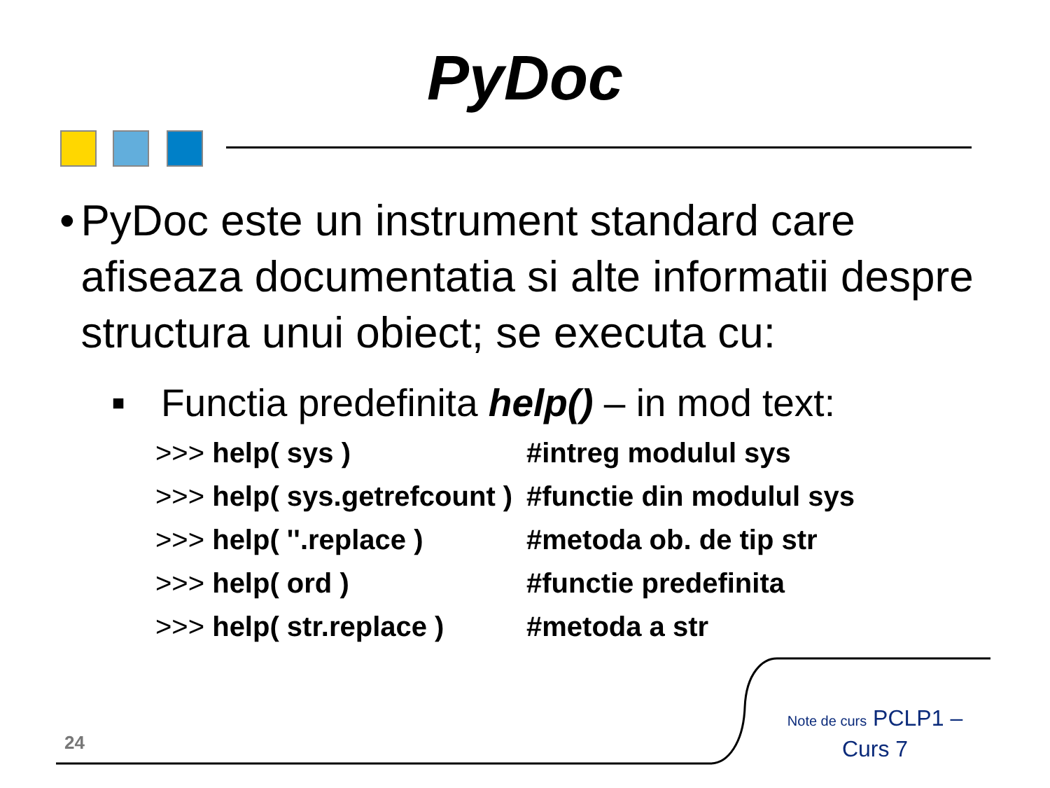PyDoc
• PyDoc este un instrument standard care afiseaza documentatia si alte informatii despre structura unui obiect; se executa cu:
■ Functia predefinita help() – in mod text:
>>> help( sys ) #intreg modulul sys
>>> help( sys.getrefcount ) #functie din modulul sys
>>> help( ''.replace ) #metoda ob. de tip str
>>> help( ord ) #functie predefinita
>>> help( str.replace ) #metoda a str
24
Note de curs PCLP1 – Curs 7